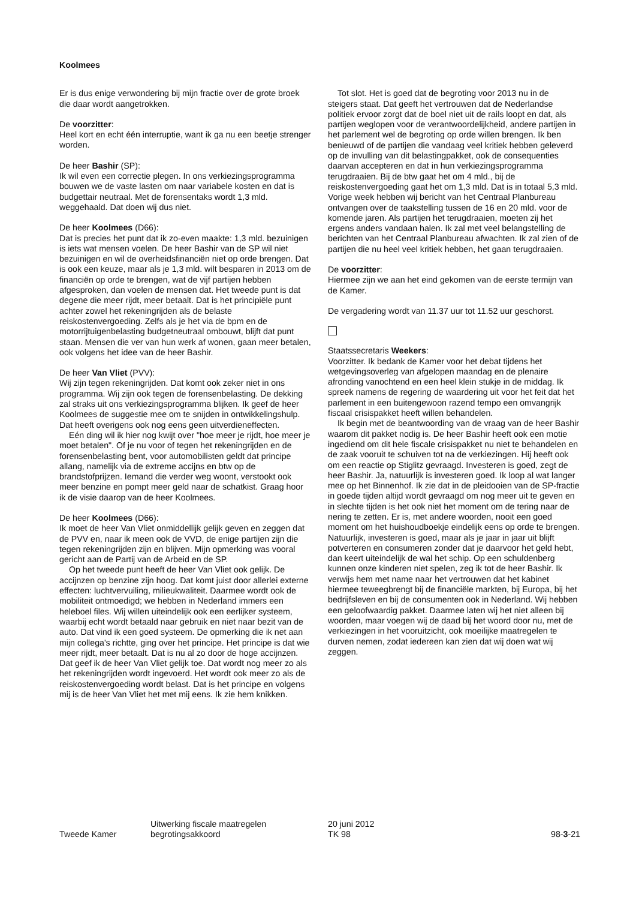Koolmees
Er is dus enige verwondering bij mijn fractie over de grote broek die daar wordt aangetrokken.
De voorzitter:
Heel kort en echt één interruptie, want ik ga nu een beetje strenger worden.
De heer Bashir (SP):
Ik wil even een correctie plegen. In ons verkiezingsprogramma bouwen we de vaste lasten om naar variabele kosten en dat is budgettair neutraal. Met de forensentaks wordt 1,3 mld. weggehaald. Dat doen wij dus niet.
De heer Koolmees (D66):
Dat is precies het punt dat ik zo-even maakte: 1,3 mld. bezuinigen is iets wat mensen voelen. De heer Bashir van de SP wil niet bezuinigen en wil de overheidsfinanciën niet op orde brengen. Dat is ook een keuze, maar als je 1,3 mld. wilt besparen in 2013 om de financiën op orde te brengen, wat de vijf partijen hebben afgesproken, dan voelen de mensen dat. Het tweede punt is dat degene die meer rijdt, meer betaalt. Dat is het principiële punt achter zowel het rekeningrijden als de belaste reiskostenvergoeding. Zelfs als je het via de bpm en de motorrijtuigenbelasting budgetneutraal ombouwt, blijft dat punt staan. Mensen die ver van hun werk af wonen, gaan meer betalen, ook volgens het idee van de heer Bashir.
De heer Van Vliet (PVV):
Wij zijn tegen rekeningrijden. Dat komt ook zeker niet in ons programma. Wij zijn ook tegen de forensenbelasting. De dekking zal straks uit ons verkiezingsprogramma blijken. Ik geef de heer Koolmees de suggestie mee om te snijden in ontwikkelingshulp. Dat heeft overigens ook nog eens geen uitverdieneffecten.
Eén ding wil ik hier nog kwijt over "hoe meer je rijdt, hoe meer je moet betalen". Of je nu voor of tegen het rekeningrijden en de forensenbelasting bent, voor automobilisten geldt dat principe allang, namelijk via de extreme accijns en btw op de brandstofprijzen. Iemand die verder weg woont, verstookt ook meer benzine en pompt meer geld naar de schatkist. Graag hoor ik de visie daarop van de heer Koolmees.
De heer Koolmees (D66):
Ik moet de heer Van Vliet onmiddellijk gelijk geven en zeggen dat de PVV en, naar ik meen ook de VVD, de enige partijen zijn die tegen rekeningrijden zijn en blijven. Mijn opmerking was vooral gericht aan de Partij van de Arbeid en de SP.
Op het tweede punt heeft de heer Van Vliet ook gelijk. De accijnzen op benzine zijn hoog. Dat komt juist door allerlei externe effecten: luchtvervuiling, milieukwaliteit. Daarmee wordt ook de mobiliteit ontmoedigd; we hebben in Nederland immers een heleboel files. Wij willen uiteindelijk ook een eerlijker systeem, waarbij echt wordt betaald naar gebruik en niet naar bezit van de auto. Dat vind ik een goed systeem. De opmerking die ik net aan mijn collega's richtte, ging over het principe. Het principe is dat wie meer rijdt, meer betaalt. Dat is nu al zo door de hoge accijnzen. Dat geef ik de heer Van Vliet gelijk toe. Dat wordt nog meer zo als het rekeningrijden wordt ingevoerd. Het wordt ook meer zo als de reiskostenvergoeding wordt belast. Dat is het principe en volgens mij is de heer Van Vliet het met mij eens. Ik zie hem knikken.
Tot slot. Het is goed dat de begroting voor 2013 nu in de steigers staat. Dat geeft het vertrouwen dat de Nederlandse politiek ervoor zorgt dat de boel niet uit de rails loopt en dat, als partijen weglopen voor de verantwoordelijkheid, andere partijen in het parlement wel de begroting op orde willen brengen. Ik ben benieuwd of de partijen die vandaag veel kritiek hebben geleverd op de invulling van dit belastingpakket, ook de consequenties daarvan accepteren en dat in hun verkiezingsprogramma terugdraaien. Bij de btw gaat het om 4 mld., bij de reiskostenvergoeding gaat het om 1,3 mld. Dat is in totaal 5,3 mld. Vorige week hebben wij bericht van het Centraal Planbureau ontvangen over de taakstelling tussen de 16 en 20 mld. voor de komende jaren. Als partijen het terugdraaien, moeten zij het ergens anders vandaan halen. Ik zal met veel belangstelling de berichten van het Centraal Planbureau afwachten. Ik zal zien of de partijen die nu heel veel kritiek hebben, het gaan terugdraaien.
De voorzitter:
Hiermee zijn we aan het eind gekomen van de eerste termijn van de Kamer.
De vergadering wordt van 11.37 uur tot 11.52 uur geschorst.
Staatssecretaris Weekers:
Voorzitter. Ik bedank de Kamer voor het debat tijdens het wetgevingsoverleg van afgelopen maandag en de plenaire afronding vanochtend en een heel klein stukje in de middag. Ik spreek namens de regering de waardering uit voor het feit dat het parlement in een buitengewoon razend tempo een omvangrijk fiscaal crisispakket heeft willen behandelen.
Ik begin met de beantwoording van de vraag van de heer Bashir waarom dit pakket nodig is. De heer Bashir heeft ook een motie ingediend om dit hele fiscale crisispakket nu niet te behandelen en de zaak vooruit te schuiven tot na de verkiezingen. Hij heeft ook om een reactie op Stiglitz gevraagd. Investeren is goed, zegt de heer Bashir. Ja, natuurlijk is investeren goed. Ik loop al wat langer mee op het Binnenhof. Ik zie dat in de pleidooien van de SP-fractie in goede tijden altijd wordt gevraagd om nog meer uit te geven en in slechte tijden is het ook niet het moment om de tering naar de nering te zetten. Er is, met andere woorden, nooit een goed moment om het huishoudboekje eindelijk eens op orde te brengen. Natuurlijk, investeren is goed, maar als je jaar in jaar uit blijft potverteren en consumeren zonder dat je daarvoor het geld hebt, dan keert uiteindelijk de wal het schip. Op een schuldenberg kunnen onze kinderen niet spelen, zeg ik tot de heer Bashir. Ik verwijs hem met name naar het vertrouwen dat het kabinet hiermee teweegbrengt bij de financiële markten, bij Europa, bij het bedrijfsleven en bij de consumenten ook in Nederland. Wij hebben een geloofwaardig pakket. Daarmee laten wij het niet alleen bij woorden, maar voegen wij de daad bij het woord door nu, met de verkiezingen in het vooruitzicht, ook moeilijke maatregelen te durven nemen, zodat iedereen kan zien dat wij doen wat wij zeggen.
Tweede Kamer
Uitwerking fiscale maatregelen
begrotingsakkoord
20 juni 2012
TK 98
98-3-21